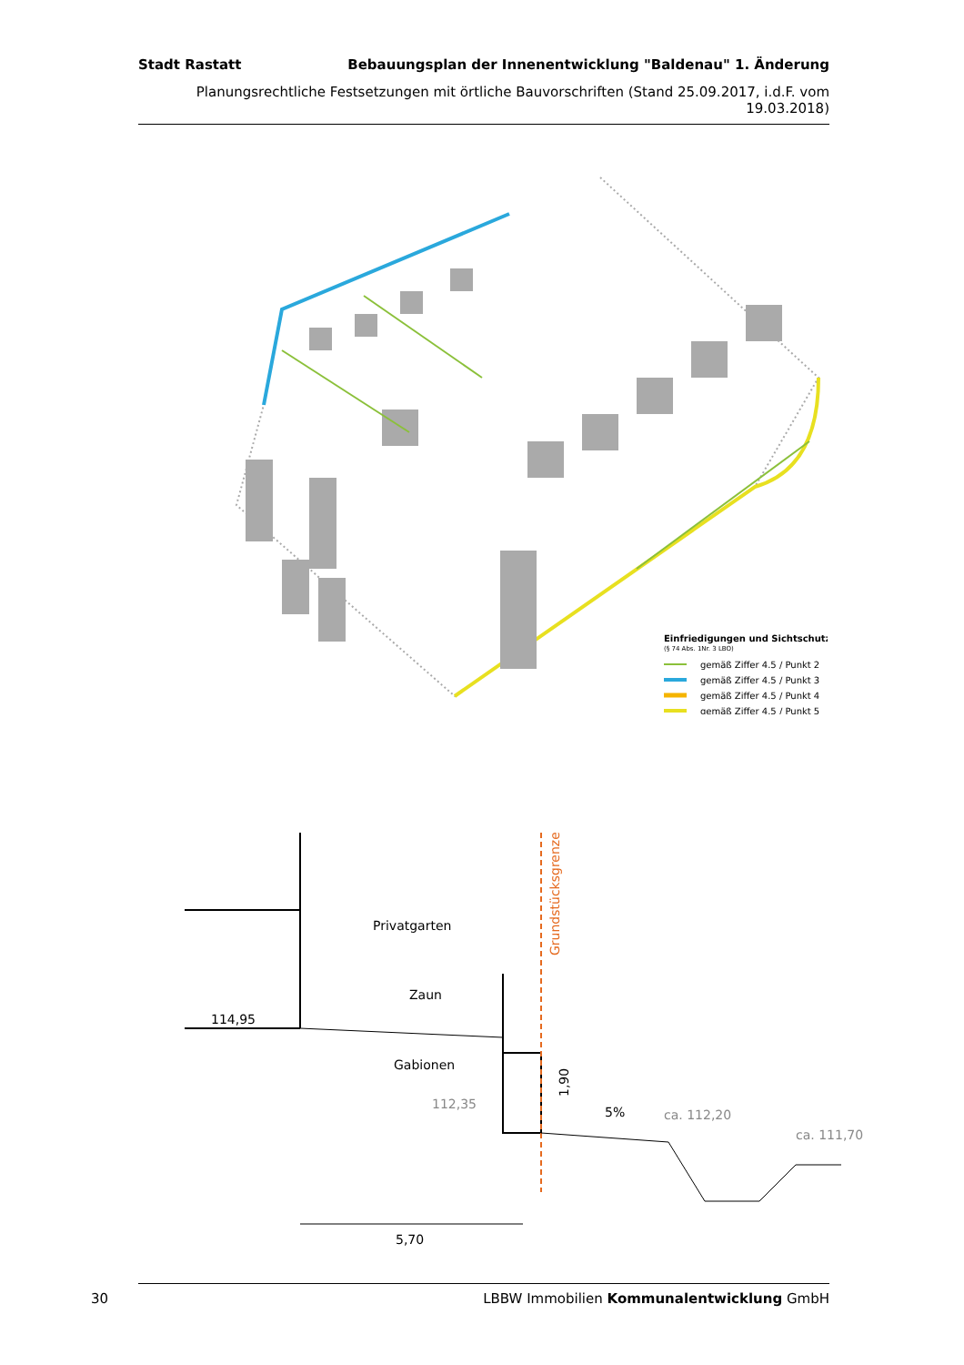Stadt Rastatt Bebauungsplan der Innenentwicklung "Baldenau" 1. Änderung
Planungsrechtliche Festsetzungen mit örtliche Bauvorschriften (Stand 25.09.2017, i.d.F. vom 19.03.2018)
Einfriedigungen und Sichtschutz
(§ 74 Abs. 1Nr. 3 LBO)
gemäß Ziffer 4.5 / Punkt 2
gemäß Ziffer 4.5 / Punkt 3
gemäß Ziffer 4.5 / Punkt 4
gemäß Ziffer 4.5 / Punkt 5
Privatgarten
Zaun
Gabionen
114,95
112,35
5%
ca. 112,20
ca. 111,70
5,70
1,90
Grundstücksgrenze
30 LBBW Immobilien Kommunalentwicklung GmbH